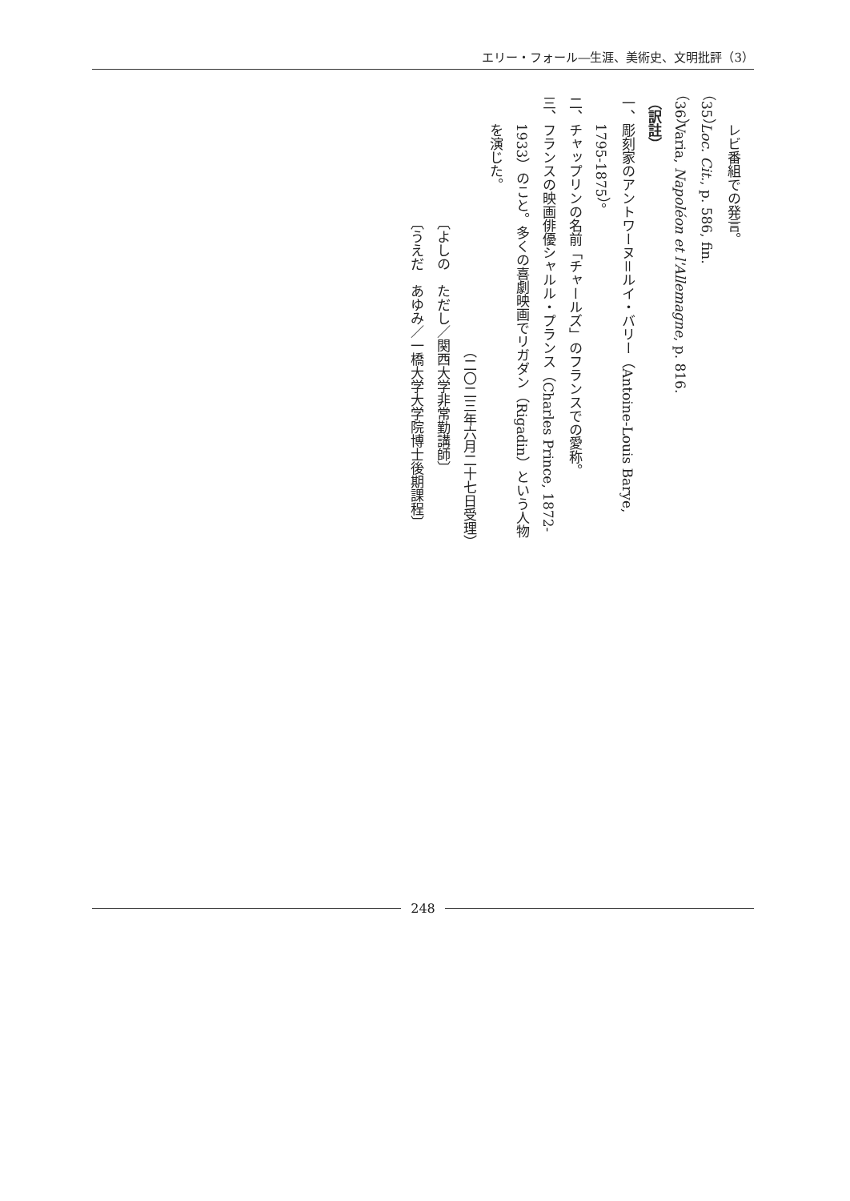エリー・フォール―生涯、美術史、文明批評（3）
レビ番組での発言。
（35）Loc. Cit., p. 586, fin.
（36）Varia, Napoléon et l'Allemagne, p. 816.
（訳註）
一、彫刻家のアントワーヌ＝ルイ・バリー（Antoine-Louis Barye,
1795-1875）。
二、チャップリンの名前「チャールズ」のフランスでの愛称。
三、フランスの映画俳優シャルル・プランス（Charles Prince, 1872-
1933）のこと。多くの喜劇映画でリガダン（Rigadin）という人物
を演じた。
（二〇二三年六月二十七日受理）
〔よしの　ただし／関西大学非常勤講師〕
〔うえだ　あゆみ／一橋大学大学院博士後期課程〕
248